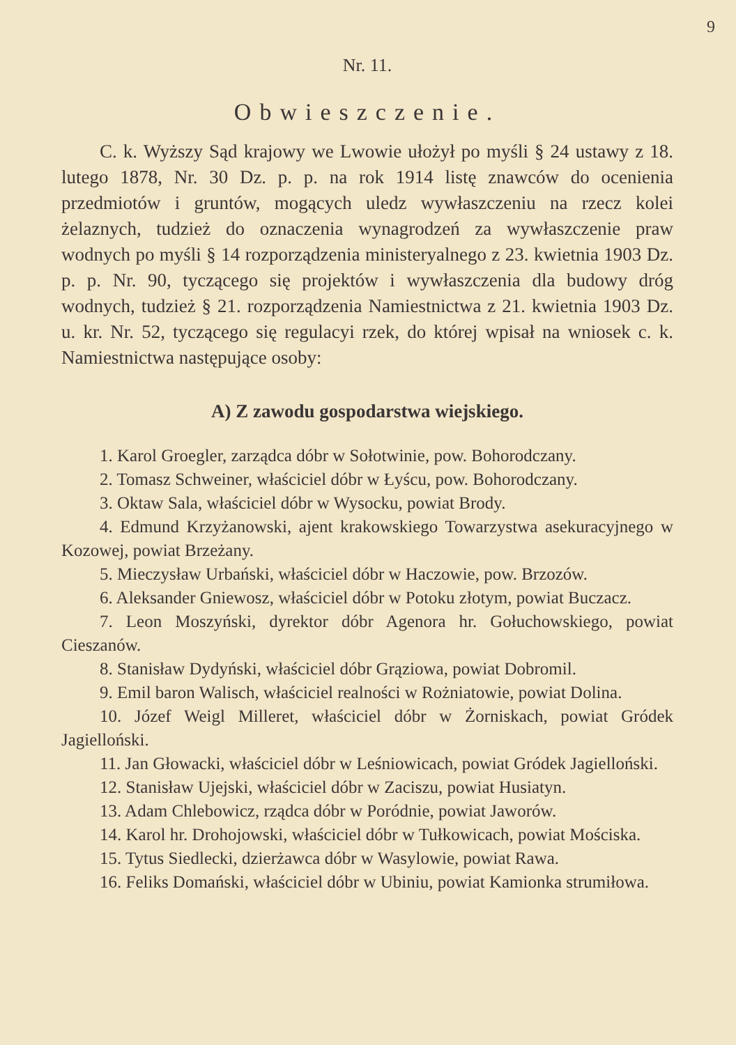9
Nr. 11.
Obwieszczenie.
C. k. Wyższy Sąd krajowy we Lwowie ułożył po myśli § 24 ustawy z 18. lutego 1878, Nr. 30 Dz. p. p. na rok 1914 listę znawców do ocenienia przedmiotów i gruntów, mogących uledz wywłaszczeniu na rzecz kolei żelaznych, tudzież do oznaczenia wynagrodzeń za wywłaszczenie praw wodnych po myśli § 14 rozporządzenia ministeryalnego z 23. kwietnia 1903 Dz. p. p. Nr. 90, tyczącego się projektów i wywłaszczenia dla budowy dróg wodnych, tudzież § 21. rozporządzenia Namiestnictwa z 21. kwietnia 1903 Dz. u. kr. Nr. 52, tyczącego się regulacyi rzek, do której wpisał na wniosek c. k. Namiestnictwa następujące osoby:
A) Z zawodu gospodarstwa wiejskiego.
1. Karol Groegler, zarządca dóbr w Sołotwinie, pow. Bohorodczany.
2. Tomasz Schweiner, właściciel dóbr w Łyścu, pow. Bohorodczany.
3. Oktaw Sala, właściciel dóbr w Wysocku, powiat Brody.
4. Edmund Krzyżanowski, ajent krakowskiego Towarzystwa asekuracyjnego w Kozowej, powiat Brzeżany.
5. Mieczysław Urbański, właściciel dóbr w Haczowie, pow. Brzozów.
6. Aleksander Gniewosz, właściciel dóbr w Potoku złotym, powiat Buczacz.
7. Leon Moszyński, dyrektor dóbr Agenora hr. Gołuchowskiego, powiat Cieszanów.
8. Stanisław Dydyński, właściciel dóbr Grąziowa, powiat Dobromil.
9. Emil baron Walisch, właściciel realności w Rożniatowie, powiat Dolina.
10. Józef Weigl Milleret, właściciel dóbr w Żorniskach, powiat Gródek Jagielloński.
11. Jan Głowacki, właściciel dóbr w Leśniowicach, powiat Gródek Jagielloński.
12. Stanisław Ujejski, właściciel dóbr w Zaciszu, powiat Husiatyn.
13. Adam Chlebowicz, rządca dóbr w Poródnie, powiat Jaworów.
14. Karol hr. Drohojowski, właściciel dóbr w Tułkowicach, powiat Mościska.
15. Tytus Siedlecki, dzierżawca dóbr w Wasylowie, powiat Rawa.
16. Feliks Domański, właściciel dóbr w Ubiniu, powiat Kamionka strumiłowa.